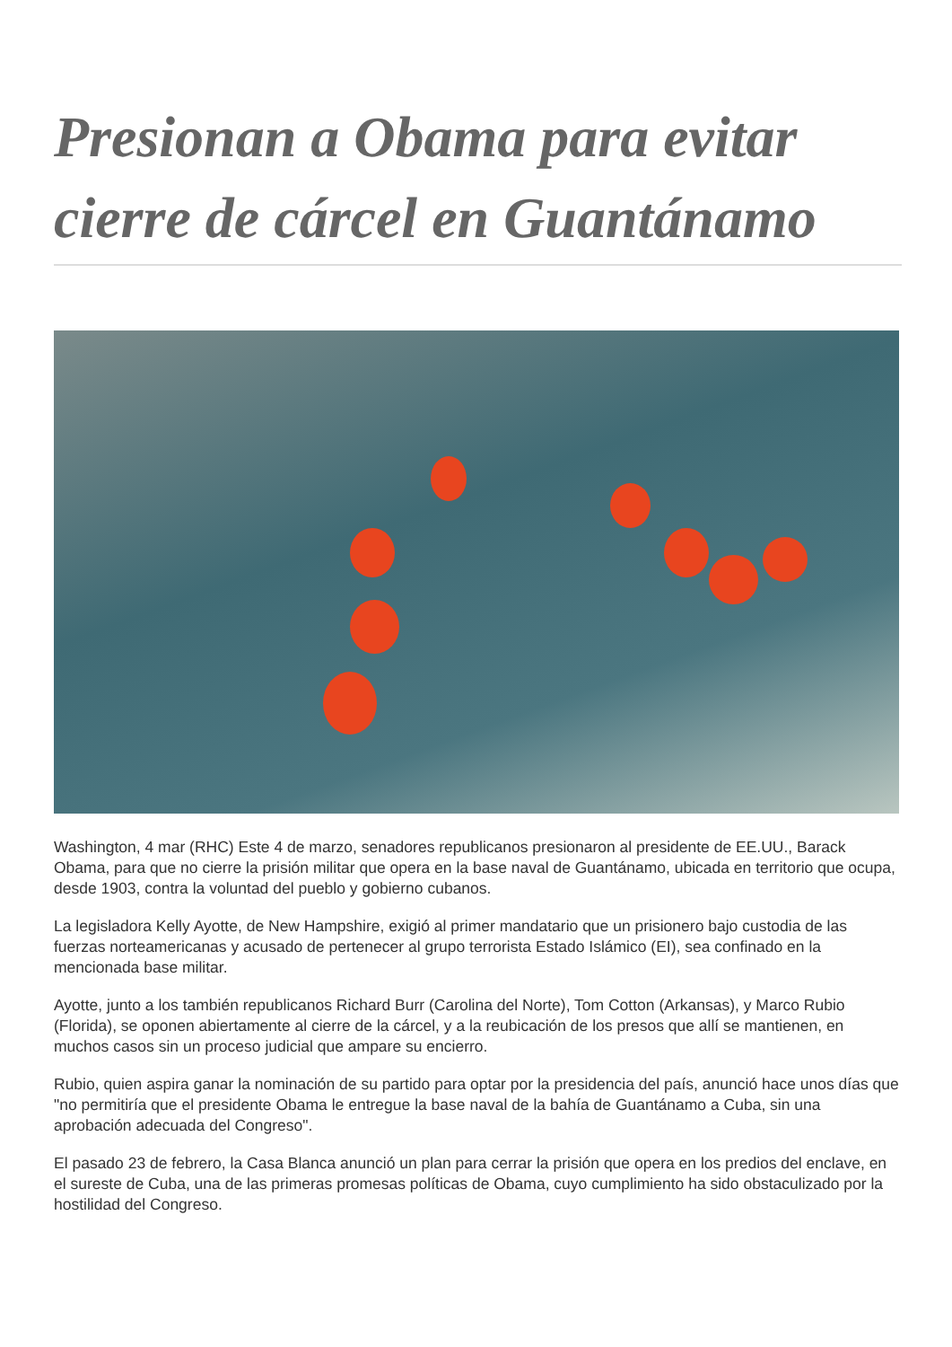Presionan a Obama para evitar cierre de cárcel en Guantánamo
Washington, 4 mar (RHC) Este 4 de marzo, senadores republicanos presionaron al presidente de EE.UU., Barack Obama, para que no cierre la prisión militar que opera en la base naval de Guantánamo, ubicada en territorio que ocupa, desde 1903, contra la voluntad del pueblo y gobierno cubanos.
La legisladora Kelly Ayotte, de New Hampshire, exigió al primer mandatario que un prisionero bajo custodia de las fuerzas norteamericanas y acusado de pertenecer al grupo terrorista Estado Islámico (EI), sea confinado en la mencionada base militar.
Ayotte, junto a los también republicanos Richard Burr (Carolina del Norte), Tom Cotton (Arkansas), y Marco Rubio (Florida), se oponen abiertamente al cierre de la cárcel, y a la reubicación de los presos que allí se mantienen, en muchos casos sin un proceso judicial que ampare su encierro.
Rubio, quien aspira ganar la nominación de su partido para optar por la presidencia del país, anunció hace unos días que "no permitiría que el presidente Obama le entregue la base naval de la bahía de Guantánamo a Cuba, sin una aprobación adecuada del Congreso".
El pasado 23 de febrero, la Casa Blanca anunció un plan para cerrar la prisión que opera en los predios del enclave, en el sureste de Cuba, una de las primeras promesas políticas de Obama, cuyo cumplimiento ha sido obstaculizado por la hostilidad del Congreso.